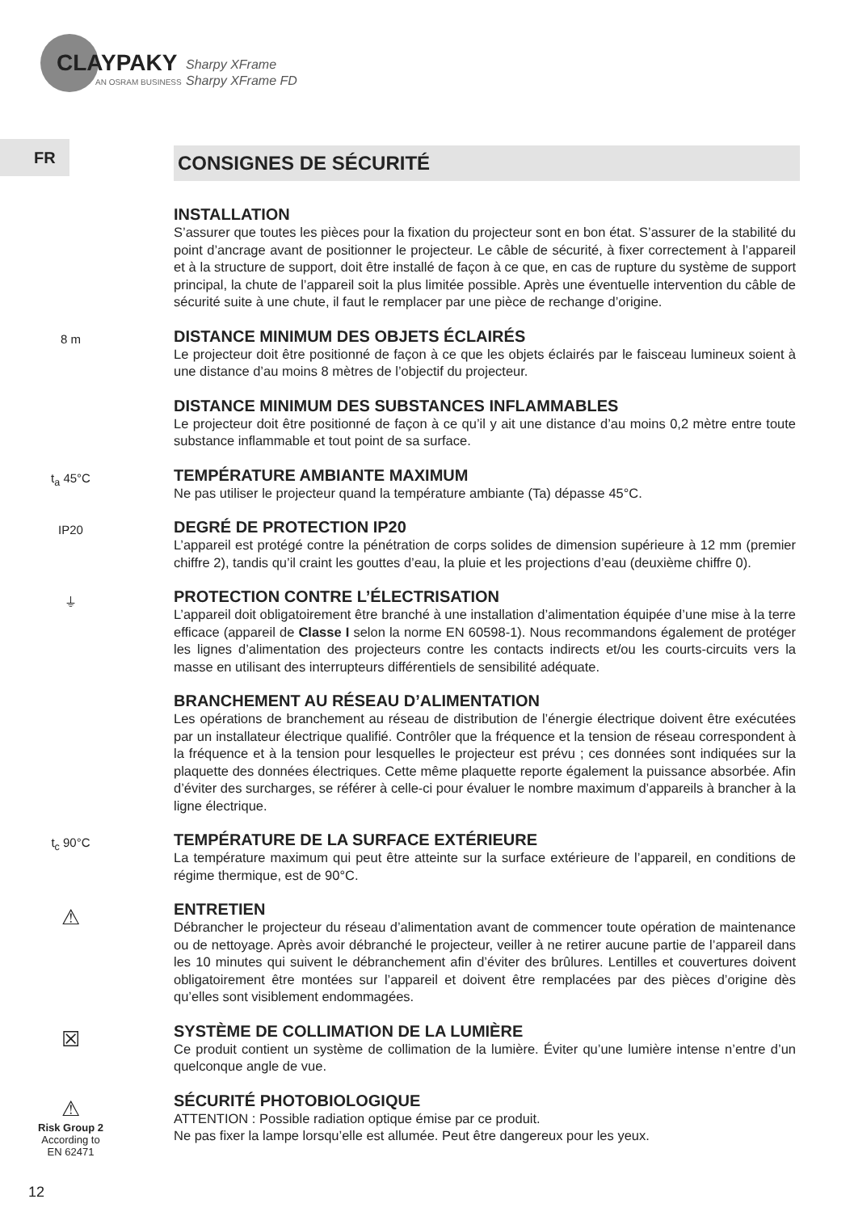CLAYPAKY
AN OSRAM BUSINESS
Sharpy XFrame
Sharpy XFrame FD
FR
CONSIGNES DE SÉCURITÉ
INSTALLATION
S’assurer que toutes les pièces pour la fixation du projecteur sont en bon état. S’assurer de la stabilité du point d’ancrage avant de positionner le projecteur. Le câble de sécurité, à fixer correctement à l’appareil et à la structure de support, doit être installé de façon à ce que, en cas de rupture du système de support principal, la chute de l’appareil soit la plus limitée possible. Après une éventuelle intervention du câble de sécurité suite à une chute, il faut le remplacer par une pièce de rechange d’origine.
8 m
DISTANCE MINIMUM DES OBJETS ÉCLAIRÉS
Le projecteur doit être positionné de façon à ce que les objets éclairés par le faisceau lumineux soient à une distance d’au moins 8 mètres de l’objectif du projecteur.
DISTANCE MINIMUM DES SUBSTANCES INFLAMMABLES
Le projecteur doit être positionné de façon à ce qu’il y ait une distance d’au moins 0,2 mètre entre toute substance inflammable et tout point de sa surface.
t<sub>a</sub> 45°C
TEMPÉRATURE AMBIANTE MAXIMUM
Ne pas utiliser le projecteur quand la température ambiante (Ta) dépasse 45°C.
IP20
DEGRÉ DE PROTECTION IP20
L’appareil est protégé contre la pénétration de corps solides de dimension supérieure à 12 mm (premier chiffre 2), tandis qu’il craint les gouttes d’eau, la pluie et les projections d’eau (deuxième chiffre 0).
⏚
PROTECTION CONTRE L’ÉLECTRISATION
L’appareil doit obligatoirement être branché à une installation d’alimentation équipée d’une mise à la terre efficace (appareil de Classe I selon la norme EN 60598-1). Nous recommandons également de protéger les lignes d’alimentation des projecteurs contre les contacts indirects et/ou les courts-circuits vers la masse en utilisant des interrupteurs différentiels de sensibilité adéquate.
BRANCHEMENT AU RÉSEAU D’ALIMENTATION
Les opérations de branchement au réseau de distribution de l’énergie électrique doivent être exécutées par un installateur électrique qualifié. Contrôler que la fréquence et la tension de réseau correspondent à la fréquence et à la tension pour lesquelles le projecteur est prévu ; ces données sont indiquées sur la plaquette des données électriques. Cette même plaquette reporte également la puissance absorbée. Afin d’éviter des surcharges, se référer à celle-ci pour évaluer le nombre maximum d’appareils à brancher à la ligne électrique.
t<sub>c</sub> 90°C
TEMPÉRATURE DE LA SURFACE EXTÉRIEURE
La température maximum qui peut être atteinte sur la surface extérieure de l’appareil, en conditions de régime thermique, est de 90°C.
⚠
ENTRETIEN
Débrancher le projecteur du réseau d’alimentation avant de commencer toute opération de maintenance ou de nettoyage. Après avoir débranché le projecteur, veiller à ne retirer aucune partie de l’appareil dans les 10 minutes qui suivent le débranchement afin d’éviter des brûlures. Lentilles et couvertures doivent obligatoirement être montées sur l’appareil et doivent être remplacées par des pièces d’origine dès qu’elles sont visiblement endommagées.
☒
SYSTÈME DE COLLIMATION DE LA LUMIÈRE
Ce produit contient un système de collimation de la lumière. Éviter qu’une lumière intense n’entre d’un quelconque angle de vue.
⚠
Risk Group 2
According to
EN 62471
SÉCURITÉ PHOTOBIOLOGIQUE
ATTENTION : Possible radiation optique émise par ce produit.
Ne pas fixer la lampe lorsqu’elle est allumée. Peut être dangereux pour les yeux.
12